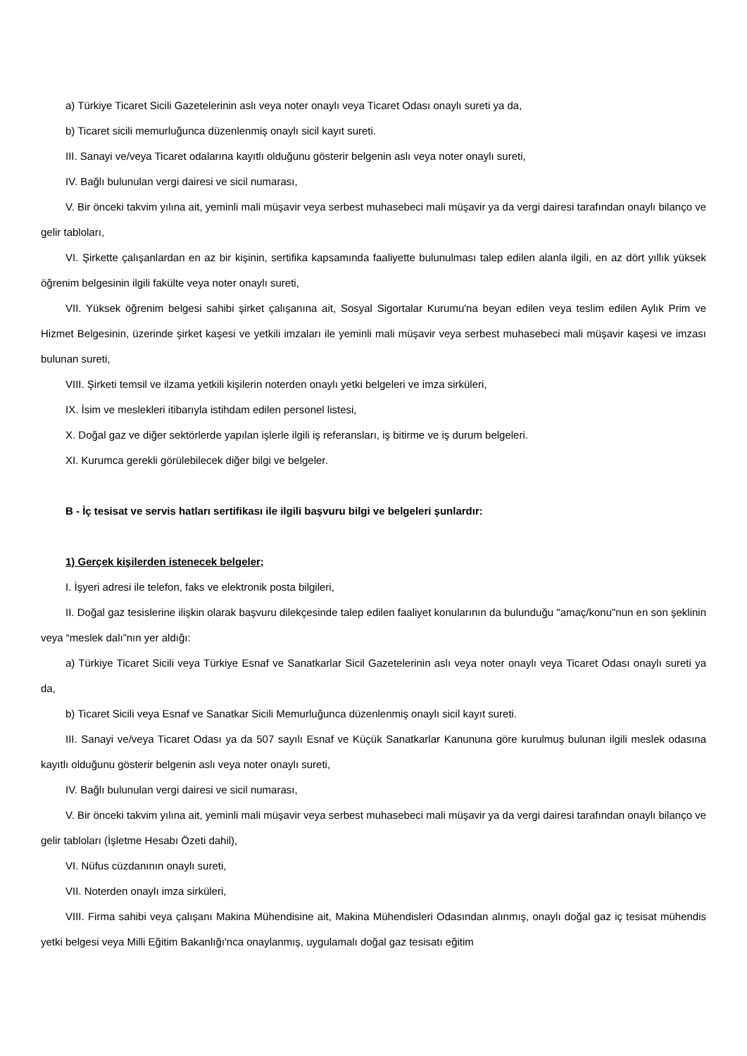a) Türkiye Ticaret Sicili Gazetelerinin aslı veya noter onaylı veya Ticaret Odası onaylı sureti ya da,
b) Ticaret sicili memurluğunca düzenlenmiş onaylı sicil kayıt sureti.
III. Sanayi ve/veya Ticaret odalarına kayıtlı olduğunu gösterir belgenin aslı veya noter onaylı sureti,
IV. Bağlı bulunulan vergi dairesi ve sicil numarası,
V. Bir önceki takvim yılına ait, yeminli mali müşavir veya serbest muhasebeci mali müşavir ya da vergi dairesi tarafından onaylı bilanço ve gelir tabloları,
VI. Şirkette çalışanlardan en az bir kişinin, sertifika kapsamında faaliyette bulunulması talep edilen alanla ilgili, en az dört yıllık yüksek öğrenim belgesinin ilgili fakülte veya noter onaylı sureti,
VII. Yüksek öğrenim belgesi sahibi şirket çalışanına ait, Sosyal Sigortalar Kurumu'na beyan edilen veya teslim edilen Aylık Prim ve Hizmet Belgesinin, üzerinde şirket kaşesi ve yetkili imzaları ile yeminli mali müşavir veya serbest muhasebeci mali müşavir kaşesi ve imzası bulunan sureti,
VIII. Şirketi temsil ve ilzama yetkili kişilerin noterden onaylı yetki belgeleri ve imza sirküleri,
IX. İsim ve meslekleri itibarıyla istihdam edilen personel listesi,
X. Doğal gaz ve diğer sektörlerde yapılan işlerle ilgili iş referansları, iş bitirme ve iş durum belgeleri.
XI. Kurumca gerekli görülebilecek diğer bilgi ve belgeler.
B - İç tesisat ve servis hatları sertifikası ile ilgili başvuru bilgi ve belgeleri şunlardır:
1) Gerçek kişilerden istenecek belgeler;
I. İşyeri adresi ile telefon, faks ve elektronik posta bilgileri,
II. Doğal gaz tesislerine ilişkin olarak başvuru dilekçesinde talep edilen faaliyet konularının da bulunduğu "amaç/konu"nun en son şeklinin veya “meslek dalı”nın yer aldığı:
a) Türkiye Ticaret Sicili veya Türkiye Esnaf ve Sanatkarlar Sicil Gazetelerinin aslı veya noter onaylı veya Ticaret Odası onaylı sureti ya da,
b) Ticaret Sicili veya Esnaf ve Sanatkar Sicili Memurluğunca düzenlenmiş onaylı sicil kayıt sureti.
III. Sanayi ve/veya Ticaret Odası ya da 507 sayılı Esnaf ve Küçük Sanatkarlar Kanununa göre kurulmuş bulunan ilgili meslek odasına kayıtlı olduğunu gösterir belgenin aslı veya noter onaylı sureti,
IV. Bağlı bulunulan vergi dairesi ve sicil numarası,
V. Bir önceki takvim yılına ait, yeminli mali müşavir veya serbest muhasebeci mali müşavir ya da vergi dairesi tarafından onaylı bilanço ve gelir tabloları (İşletme Hesabı Özeti dahil),
VI. Nüfus cüzdanının onaylı sureti,
VII. Noterden onaylı imza sirküleri,
VIII. Firma sahibi veya çalışanı Makina Mühendisine ait, Makina Mühendisleri Odasından alınmış, onaylı doğal gaz iç tesisat mühendis yetki belgesi veya Milli Eğitim Bakanlığı'nca onaylanmış, uygulamalı doğal gaz tesisatı eğitim